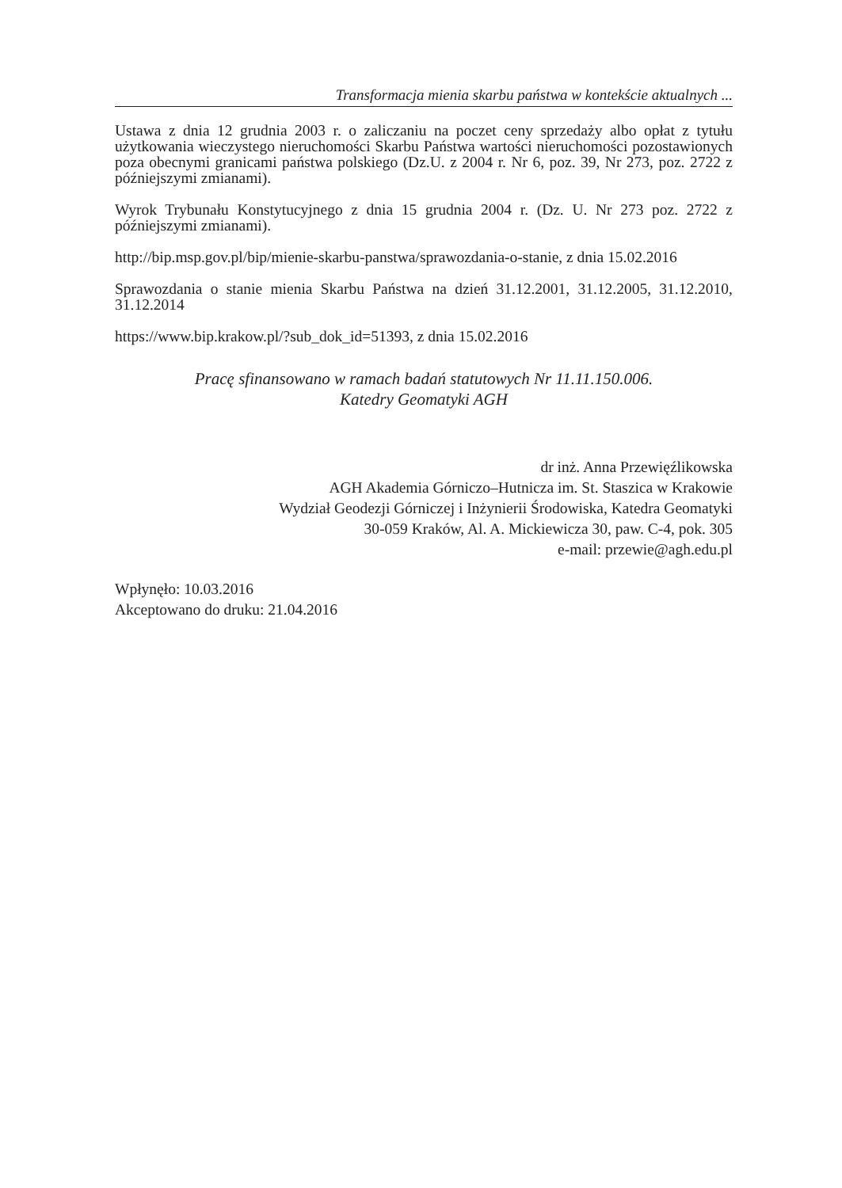Transformacja mienia skarbu państwa w kontekście aktualnych ...
Ustawa z dnia 12 grudnia 2003 r. o zaliczaniu na poczet ceny sprzedaży albo opłat z tytułu użytkowania wieczystego nieruchomości Skarbu Państwa wartości nieruchomości pozostawionych poza obecnymi granicami państwa polskiego (Dz.U. z 2004 r. Nr 6, poz. 39, Nr 273, poz. 2722 z późniejszymi zmianami).
Wyrok Trybunału Konstytucyjnego z dnia 15 grudnia 2004 r. (Dz. U. Nr 273 poz. 2722 z późniejszymi zmianami).
http://bip.msp.gov.pl/bip/mienie-skarbu-panstwa/sprawozdania-o-stanie, z dnia 15.02.2016
Sprawozdania o stanie mienia Skarbu Państwa na dzień 31.12.2001, 31.12.2005, 31.12.2010, 31.12.2014
https://www.bip.krakow.pl/?sub_dok_id=51393, z dnia 15.02.2016
Pracę sfinansowano w ramach badań statutowych Nr 11.11.150.006.
Katedry Geomatyki AGH
dr inż. Anna Przewięźlikowska
AGH Akademia Górniczo–Hutnicza im. St. Staszica w Krakowie
Wydział Geodezji Górniczej i Inżynierii Środowiska, Katedra Geomatyki
30-059 Kraków, Al. A. Mickiewicza 30, paw. C-4, pok. 305
e-mail: przewie@agh.edu.pl
Wpłynęło: 10.03.2016
Akceptowano do druku: 21.04.2016